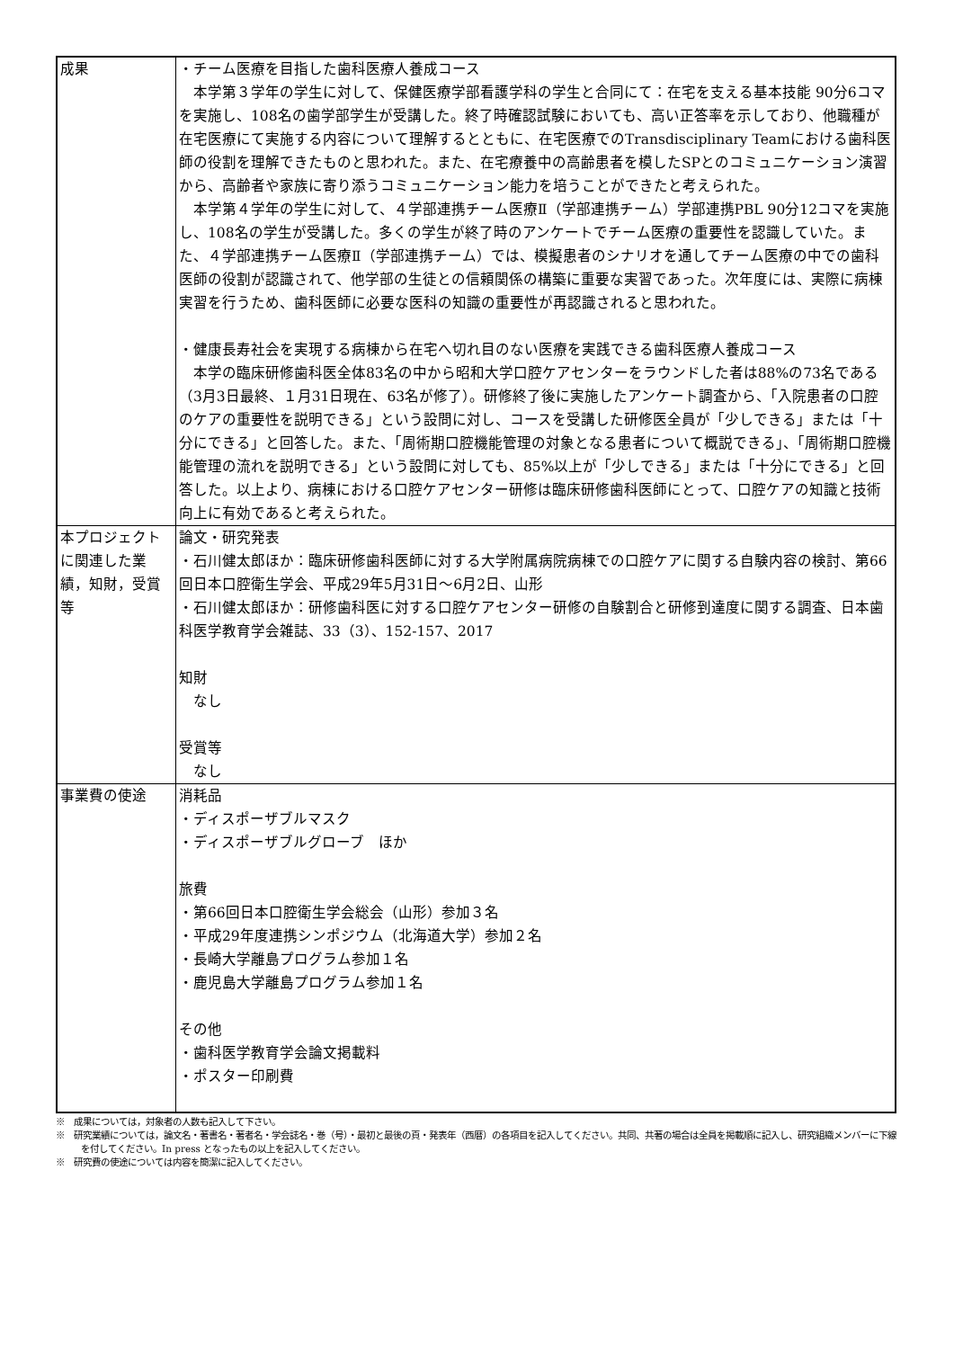| 成果 | ・チーム医療を目指した歯科医療人養成コース 本学第３学年の学生に対して、保健医療学部看護学科の学生と合同にて：在宅を支える基本技能 90分6コマを実施し、108名の歯学部学生が受講した。終了時確認試験においても、高い正答率を示しており、他職種が在宅医療にて実施する内容について理解するとともに、在宅医療でのTransdisciplinary Teamにおける歯科医師の役割を理解できたものと思われた。また、在宅療養中の高齢患者を模したSPとのコミュニケーション演習から、高齢者や家族に寄り添うコミュニケーション能力を培うことができたと考えられた。 本学第４学年の学生に対して、４学部連携チーム医療Ⅱ（学部連携チーム）学部連携PBL 90分12コマを実施し、108名の学生が受講した。多くの学生が終了時のアンケートでチーム医療の重要性を認識していた。また、４学部連携チーム医療Ⅱ（学部連携チーム）では、模擬患者のシナリオを通してチーム医療の中での歯科医師の役割が認識されて、他学部の生徒との信頼関係の構築に重要な実習であった。次年度には、実際に病棟実習を行うため、歯科医師に必要な医科の知識の重要性が再認識されると思われた。 ・健康長寿社会を実現する病棟から在宅へ切れ目のない医療を実践できる歯科医療人養成コース 本学の臨床研修歯科医全体83名の中から昭和大学口腔ケアセンターをラウンドした者は88%の73名である（3月3日最終、１月31日現在、63名が修了）。研修終了後に実施したアンケート調査から、「入院患者の口腔のケアの重要性を説明できる」という設問に対し、コースを受講した研修医全員が「少しできる」または「十分にできる」と回答した。また、「周術期口腔機能管理の対象となる患者について概説できる」、「周術期口腔機能管理の流れを説明できる」という設問に対しても、85%以上が「少しできる」または「十分にできる」と回答した。以上より、病棟における口腔ケアセンター研修は臨床研修歯科医師にとって、口腔ケアの知識と技術向上に有効であると考えられた。 |
| 本プロジェクトに関連した業績，知財，受賞等 | 論文・研究発表 ・石川健太郎ほか：臨床研修歯科医師に対する大学附属病院病棟での口腔ケアに関する自験内容の検討、第66回日本口腔衛生学会、平成29年5月31日～6月2日、山形 ・石川健太郎ほか：研修歯科医に対する口腔ケアセンター研修の自験割合と研修到達度に関する調査、日本歯科医学教育学会雑誌、33（3）、152-157、2017 知財 なし 受賞等 なし |
| 事業費の使途 | 消耗品 ・ディスポーザブルマスク ・ディスポーザブルグローブ ほか 旅費 ・第66回日本口腔衛生学会総会（山形）参加３名 ・平成29年度連携シンポジウム（北海道大学）参加２名 ・長崎大学離島プログラム参加１名 ・鹿児島大学離島プログラム参加１名 その他 ・歯科医学教育学会論文掲載料 ・ポスター印刷費 |
※　成果については，対象者の人数も記入して下さい。
※　研究業績については，論文名・著書名・著者名・学会誌名・巻（号）・最初と最後の頁・発表年（西暦）の各項目を記入してください。共同、共著の場合は全員を掲載順に記入し、研究組織メンバーに下線を付してください。In press となったもの以上を記入してください。
※　研究費の使途については内容を簡潔に記入してください。